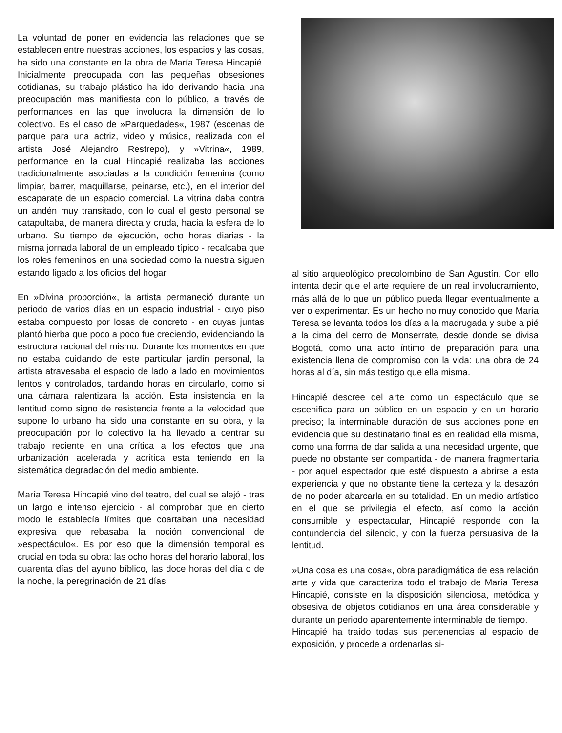La voluntad de poner en evidencia las relaciones que se establecen entre nuestras acciones, los espacios y las cosas, ha sido una constante en la obra de María Teresa Hincapié. Inicialmente preocupada con las pequeñas obsesiones cotidianas, su trabajo plástico ha ido derivando hacia una preocupación mas manifiesta con lo público, a través de performances en las que involucra la dimensión de lo colectivo. Es el caso de »Parquedades«, 1987 (escenas de parque para una actriz, video y música, realizada con el artista José Alejandro Restrepo), y »Vitrina«, 1989, performance en la cual Hincapié realizaba las acciones tradicionalmente asociadas a la condición femenina (como limpiar, barrer, maquillarse, peinarse, etc.), en el interior del escaparate de un espacio comercial. La vitrina daba contra un andén muy transitado, con lo cual el gesto personal se catapultaba, de manera directa y cruda, hacia la esfera de lo urbano. Su tiempo de ejecución, ocho horas diarias - la misma jornada laboral de un empleado típico - recalcaba que los roles femeninos en una sociedad como la nuestra siguen estando ligado a los oficios del hogar.
En »Divina proporción«, la artista permaneció durante un periodo de varios días en un espacio industrial - cuyo piso estaba compuesto por losas de concreto - en cuyas juntas plantó hierba que poco a poco fue creciendo, evidenciando la estructura racional del mismo. Durante los momentos en que no estaba cuidando de este particular jardín personal, la artista atravesaba el espacio de lado a lado en movimientos lentos y controlados, tardando horas en circularlo, como si una cámara ralentizara la acción. Esta insistencia en la lentitud como signo de resistencia frente a la velocidad que supone lo urbano ha sido una constante en su obra, y la preocupación por lo colectivo la ha llevado a centrar su trabajo reciente en una crítica a los efectos que una urbanización acelerada y acrítica esta teniendo en la sistemática degradación del medio ambiente.
María Teresa Hincapié vino del teatro, del cual se alejó - tras un largo e intenso ejercicio - al comprobar que en cierto modo le establecía límites que coartaban una necesidad expresiva que rebasaba la noción convencional de »espectáculo«. Es por eso que la dimensión temporal es crucial en toda su obra: las ocho horas del horario laboral, los cuarenta días del ayuno bíblico, las doce horas del día o de la noche, la peregrinación de 21 días
al sitio arqueológico precolombino de San Agustín. Con ello intenta decir que el arte requiere de un real involucramiento, más allá de lo que un público pueda llegar eventualmente a ver o experimentar. Es un hecho no muy conocido que María Teresa se levanta todos los días a la madrugada y sube a pié a la cima del cerro de Monserrate, desde donde se divisa Bogotá, como una acto íntimo de preparación para una existencia llena de compromiso con la vida: una obra de 24 horas al día, sin más testigo que ella misma.
Hincapié descree del arte como un espectáculo que se escenifica para un público en un espacio y en un horario preciso; la interminable duración de sus acciones pone en evidencia que su destinatario final es en realidad ella misma, como una forma de dar salida a una necesidad urgente, que puede no obstante ser compartida - de manera fragmentaria - por aquel espectador que esté dispuesto a abrirse a esta experiencia y que no obstante tiene la certeza y la desazón de no poder abarcarla en su totalidad. En un medio artístico en el que se privilegia el efecto, así como la acción consumible y espectacular, Hincapié responde con la contundencia del silencio, y con la fuerza persuasiva de la lentitud.
»Una cosa es una cosa«, obra paradigmática de esa relación arte y vida que caracteriza todo el trabajo de María Teresa Hincapié, consiste en la disposición silenciosa, metódica y obsesiva de objetos cotidianos en una área considerable y durante un periodo aparentemente interminable de tiempo.
Hincapié ha traído todas sus pertenencias al espacio de exposición, y procede a ordenarlas si-